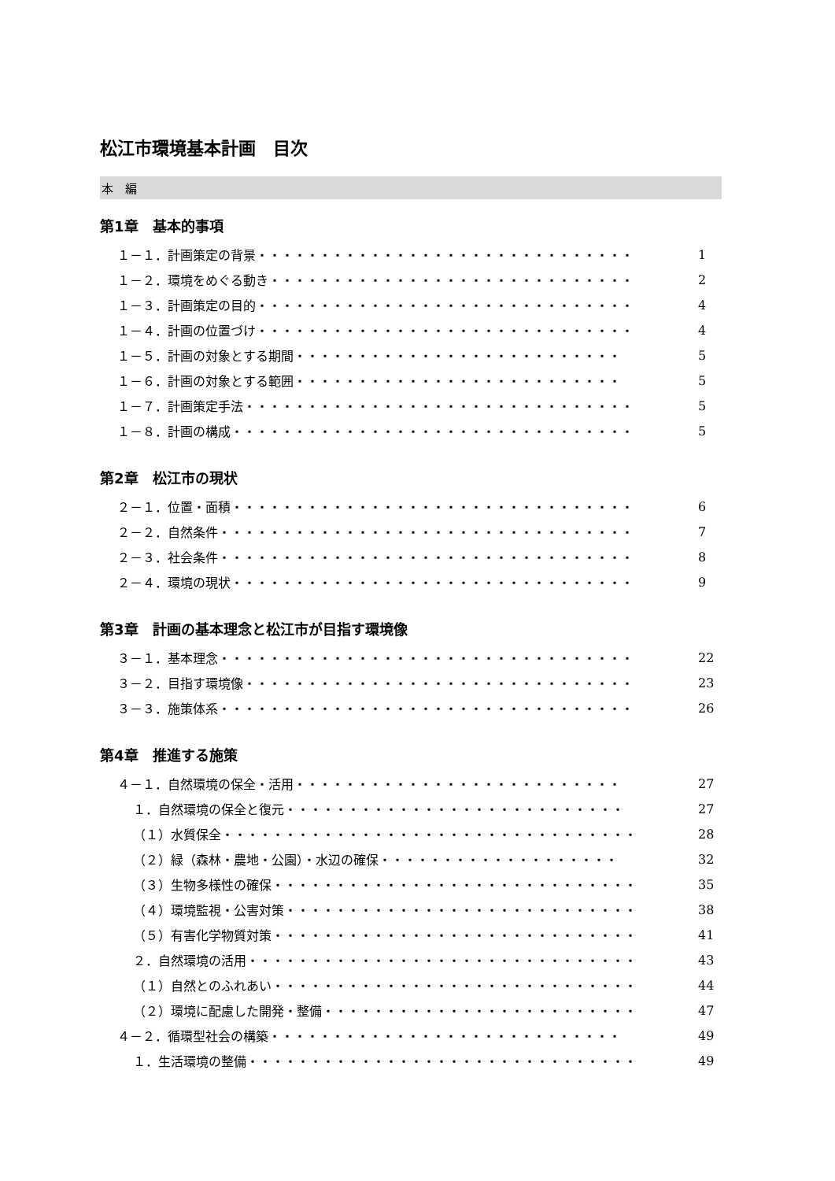松江市環境基本計画　目次
本　編
第1章　基本的事項
１－１．計画策定の背景・・・・・・・・・・・・・・・・・・・・・・・・・・・・・・ 1
１－２．環境をめぐる動き・・・・・・・・・・・・・・・・・・・・・・・・・・・・・ 2
１－３．計画策定の目的・・・・・・・・・・・・・・・・・・・・・・・・・・・・・・ 4
１－４．計画の位置づけ・・・・・・・・・・・・・・・・・・・・・・・・・・・・・・ 4
１－５．計画の対象とする期間・・・・・・・・・・・・・・・・・・・・・・・・・・ 5
１－６．計画の対象とする範囲・・・・・・・・・・・・・・・・・・・・・・・・・・ 5
１－７．計画策定手法・・・・・・・・・・・・・・・・・・・・・・・・・・・・・・・ 5
１－８．計画の構成・・・・・・・・・・・・・・・・・・・・・・・・・・・・・・・・ 5
第2章　松江市の現状
２－１．位置・面積・・・・・・・・・・・・・・・・・・・・・・・・・・・・・・・・ 6
２－２．自然条件・・・・・・・・・・・・・・・・・・・・・・・・・・・・・・・・・ 7
２－３．社会条件・・・・・・・・・・・・・・・・・・・・・・・・・・・・・・・・・ 8
２－４．環境の現状・・・・・・・・・・・・・・・・・・・・・・・・・・・・・・・・ 9
第3章　計画の基本理念と松江市が目指す環境像
３－１．基本理念・・・・・・・・・・・・・・・・・・・・・・・・・・・・・・・・・ 22
３－２．目指す環境像・・・・・・・・・・・・・・・・・・・・・・・・・・・・・・・ 23
３－３．施策体系・・・・・・・・・・・・・・・・・・・・・・・・・・・・・・・・・ 26
第4章　推進する施策
４－１．自然環境の保全・活用・・・・・・・・・・・・・・・・・・・・・・・・・・ 27
１．自然環境の保全と復元・・・・・・・・・・・・・・・・・・・・・・・・・・・ 27
（１）水質保全・・・・・・・・・・・・・・・・・・・・・・・・・・・・・・・・・ 28
（２）緑（森林・農地・公園）・水辺の確保・・・・・・・・・・・・・・・・・・・ 32
（３）生物多様性の確保・・・・・・・・・・・・・・・・・・・・・・・・・・・・・ 35
（４）環境監視・公害対策・・・・・・・・・・・・・・・・・・・・・・・・・・・・ 38
（５）有害化学物質対策・・・・・・・・・・・・・・・・・・・・・・・・・・・・・ 41
２．自然環境の活用・・・・・・・・・・・・・・・・・・・・・・・・・・・・・・・ 43
（１）自然とのふれあい・・・・・・・・・・・・・・・・・・・・・・・・・・・・・ 44
（２）環境に配慮した開発・整備・・・・・・・・・・・・・・・・・・・・・・・・・ 47
４－２．循環型社会の構築・・・・・・・・・・・・・・・・・・・・・・・・・・・・ 49
１．生活環境の整備・・・・・・・・・・・・・・・・・・・・・・・・・・・・・・・ 49